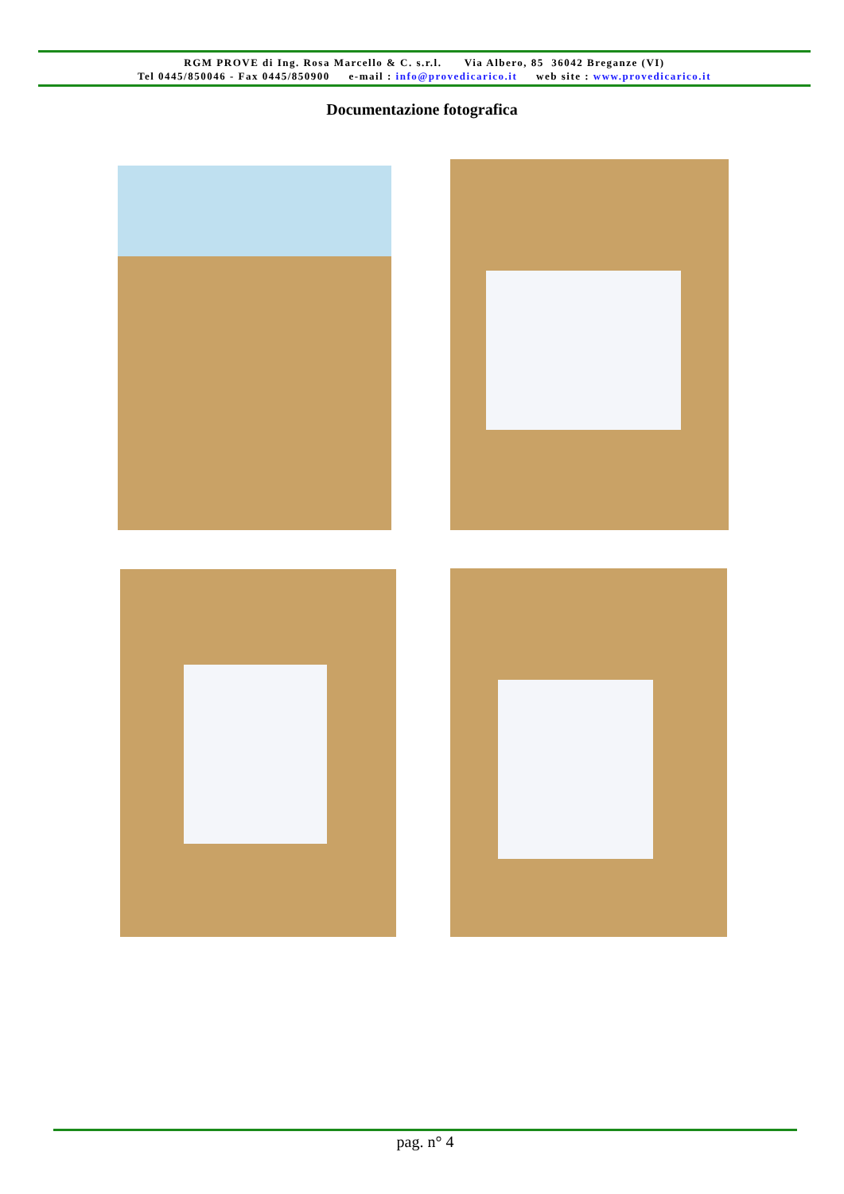RGM PROVE di Ing. Rosa Marcello & C. s.r.l. Via Albero, 85 36042 Breganze (VI)
Tel 0445/850046 - Fax 0445/850900 e-mail : info@provedicarico.it web site : www.provedicarico.it
Documentazione fotografica
pag. n° 4